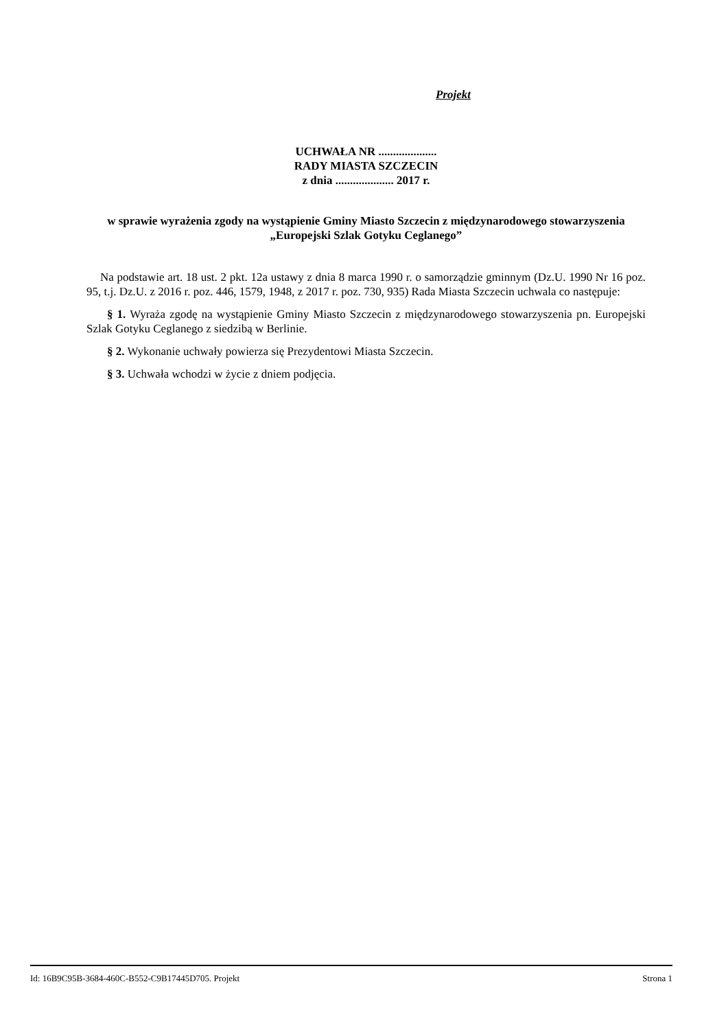Projekt
UCHWAŁA NR ....................
RADY MIASTA SZCZECIN
z dnia .................... 2017 r.
w sprawie wyrażenia zgody na wystąpienie Gminy Miasto Szczecin z międzynarodowego stowarzyszenia „Europejski Szlak Gotyku Ceglanego”
Na podstawie art. 18 ust. 2 pkt. 12a ustawy z dnia 8 marca 1990 r. o samorządzie gminnym (Dz.U. 1990 Nr 16 poz. 95, t.j. Dz.U. z 2016 r. poz. 446, 1579, 1948, z 2017 r. poz. 730, 935) Rada Miasta Szczecin uchwala co następuje:
§ 1. Wyraża zgodę na wystąpienie Gminy Miasto Szczecin z międzynarodowego stowarzyszenia pn. Europejski Szlak Gotyku Ceglanego z siedzibą w Berlinie.
§ 2. Wykonanie uchwały powierza się Prezydentowi Miasta Szczecin.
§ 3. Uchwała wchodzi w życie z dniem podjęcia.
Id: 16B9C95B-3684-460C-B552-C9B17445D705. Projekt Strona 1